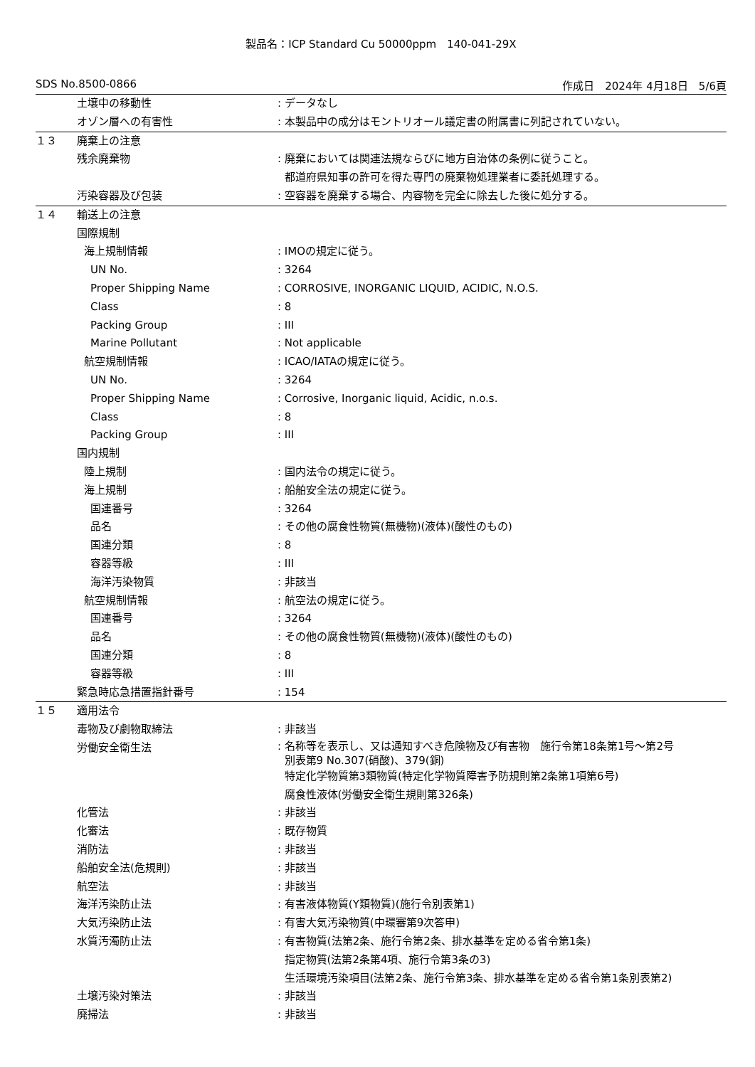製品名：ICP Standard Cu 50000ppm　140-041-29X
SDS No.8500-0866 作成日　2024年 4月18日　5/6頁
土壌中の移動性: データなし
オゾン層への有害性: 本製品中の成分はモントリオール議定書の附属書に列記されていない。
１３ 廃棄上の注意
残余廃棄物: 廃棄においては関連法規ならびに地方自治体の条例に従うこと。
都道府県知事の許可を得た専門の廃棄物処理業者に委託処理する。
汚染容器及び包装: 空容器を廃棄する場合、内容物を完全に除去した後に処分する。
１４ 輸送上の注意
国際規制
海上規制情報: IMOの規定に従う。
UN No.: 3264
Proper Shipping Name: CORROSIVE, INORGANIC LIQUID, ACIDIC, N.O.S.
Class: 8
Packing Group: III
Marine Pollutant: Not applicable
航空規制情報: ICAO/IATAの規定に従う。
UN No.: 3264
Proper Shipping Name: Corrosive, Inorganic liquid, Acidic, n.o.s.
Class: 8
Packing Group: III
国内規制
陸上規制: 国内法令の規定に従う。
海上規制: 船舶安全法の規定に従う。
国連番号: 3264
品名: その他の腐食性物質(無機物)(液体)(酸性のもの)
国連分類: 8
容器等級: III
海洋汚染物質: 非該当
航空規制情報: 航空法の規定に従う。
国連番号: 3264
品名: その他の腐食性物質(無機物)(液体)(酸性のもの)
国連分類: 8
容器等級: III
緊急時応急措置指針番号: 154
１５ 適用法令
毒物及び劇物取締法: 非該当
労働安全衛生法: 名称等を表示し、又は通知すべき危険物及び有害物　施行令第18条第1号～第2号
別表第9 No.307(硝酸)、379(銅)
特定化学物質第3類物質(特定化学物質障害予防規則第2条第1項第6号)
腐食性液体(労働安全衛生規則第326条)
化管法: 非該当
化審法: 既存物質
消防法: 非該当
船舶安全法(危規則): 非該当
航空法: 非該当
海洋汚染防止法: 有害液体物質(Y類物質)(施行令別表第1)
大気汚染防止法: 有害大気汚染物質(中環審第9次答申)
水質汚濁防止法: 有害物質(法第2条、施行令第2条、排水基準を定める省令第1条)
指定物質(法第2条第4項、施行令第3条の3)
生活環境汚染項目(法第2条、施行令第3条、排水基準を定める省令第1条別表第2)
土壌汚染対策法: 非該当
廃掃法: 非該当